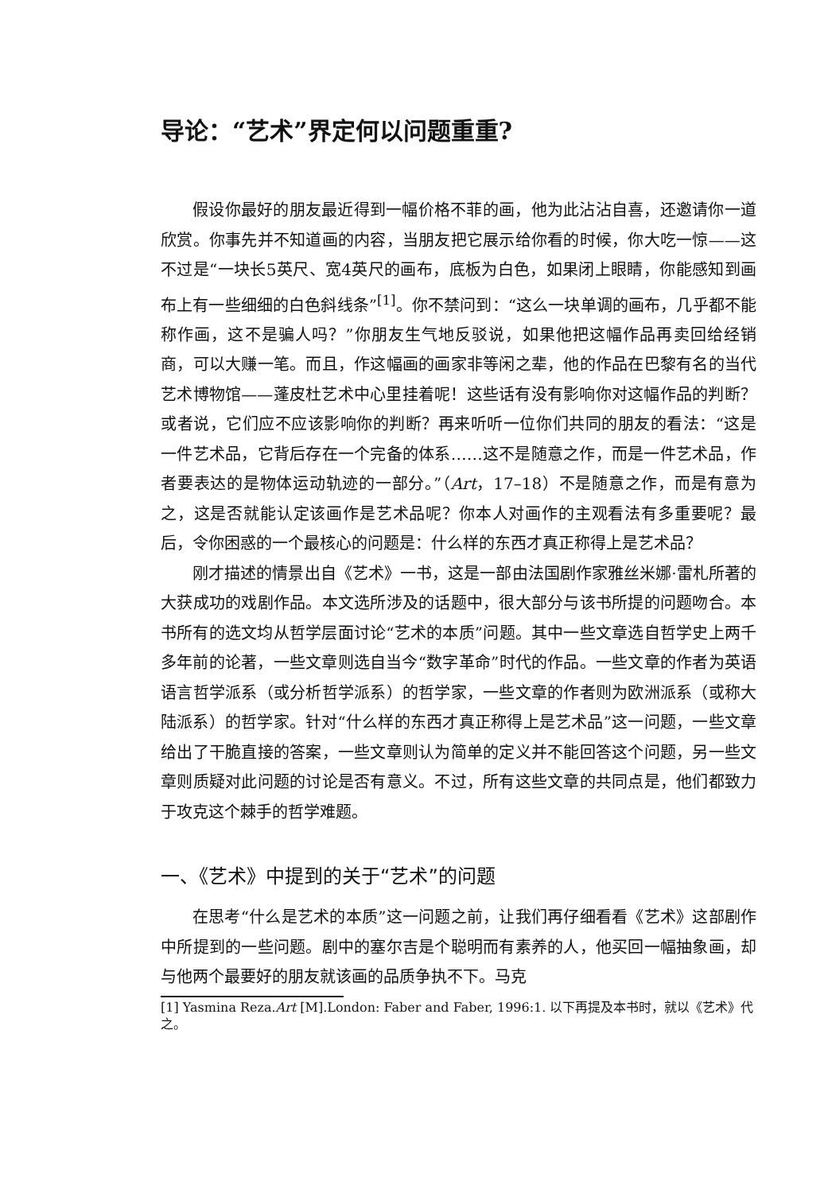导论：“艺术”界定何以问题重重?
假设你最好的朋友最近得到一幅价格不菲的画，他为此沾沾自喜，还邀请你一道欣赏。你事先并不知道画的内容，当朋友把它展示给你看的时候，你大吃一惊——这不过是“一块长5英尺、宽4英尺的画布，底板为白色，如果闭上眼睛，你能感知到画布上有一些细细的白色斜线条”<sup>[1]</sup>。你不禁问到：“这么一块单调的画布，几乎都不能称作画，这不是骗人吗？”你朋友生气地反驳说，如果他把这幅作品再卖回给经销商，可以大赚一笔。而且，作这幅画的画家非等闲之辈，他的作品在巴黎有名的当代艺术博物馆——蓬皮杜艺术中心里挂着呢！这些话有没有影响你对这幅作品的判断？或者说，它们应不应该影响你的判断？再来听听一位你们共同的朋友的看法：“这是一件艺术品，它背后存在一个完备的体系……这不是随意之作，而是一件艺术品，作者要表达的是物体运动轨迹的一部分。”（Art，17–18）不是随意之作，而是有意为之，这是否就能认定该画作是艺术品呢？你本人对画作的主观看法有多重要呢？最后，令你困惑的一个最核心的问题是：什么样的东西才真正称得上是艺术品？
刚才描述的情景出自《艺术》一书，这是一部由法国剧作家雅丝米娜·雷札所著的大获成功的戏剧作品。本文选所涉及的话题中，很大部分与该书所提的问题吻合。本书所有的选文均从哲学层面讨论“艺术的本质”问题。其中一些文章选自哲学史上两千多年前的论著，一些文章则选自当今“数字革命”时代的作品。一些文章的作者为英语语言哲学派系（或分析哲学派系）的哲学家，一些文章的作者则为欧洲派系（或称大陆派系）的哲学家。针对“什么样的东西才真正称得上是艺术品”这一问题，一些文章给出了干脆直接的答案，一些文章则认为简单的定义并不能回答这个问题，另一些文章则质疑对此问题的讨论是否有意义。不过，所有这些文章的共同点是，他们都致力于攻克这个棘手的哲学难题。
一、《艺术》中提到的关于“艺术”的问题
在思考“什么是艺术的本质”这一问题之前，让我们再仔细看看《艺术》这部剧作中所提到的一些问题。剧中的塞尔吉是个聪明而有素养的人，他买回一幅抽象画，却与他两个最要好的朋友就该画的品质争执不下。马克
[1] Yasmina Reza.Art [M].London: Faber and Faber, 1996:1. 以下再提及本书时，就以《艺术》代之。